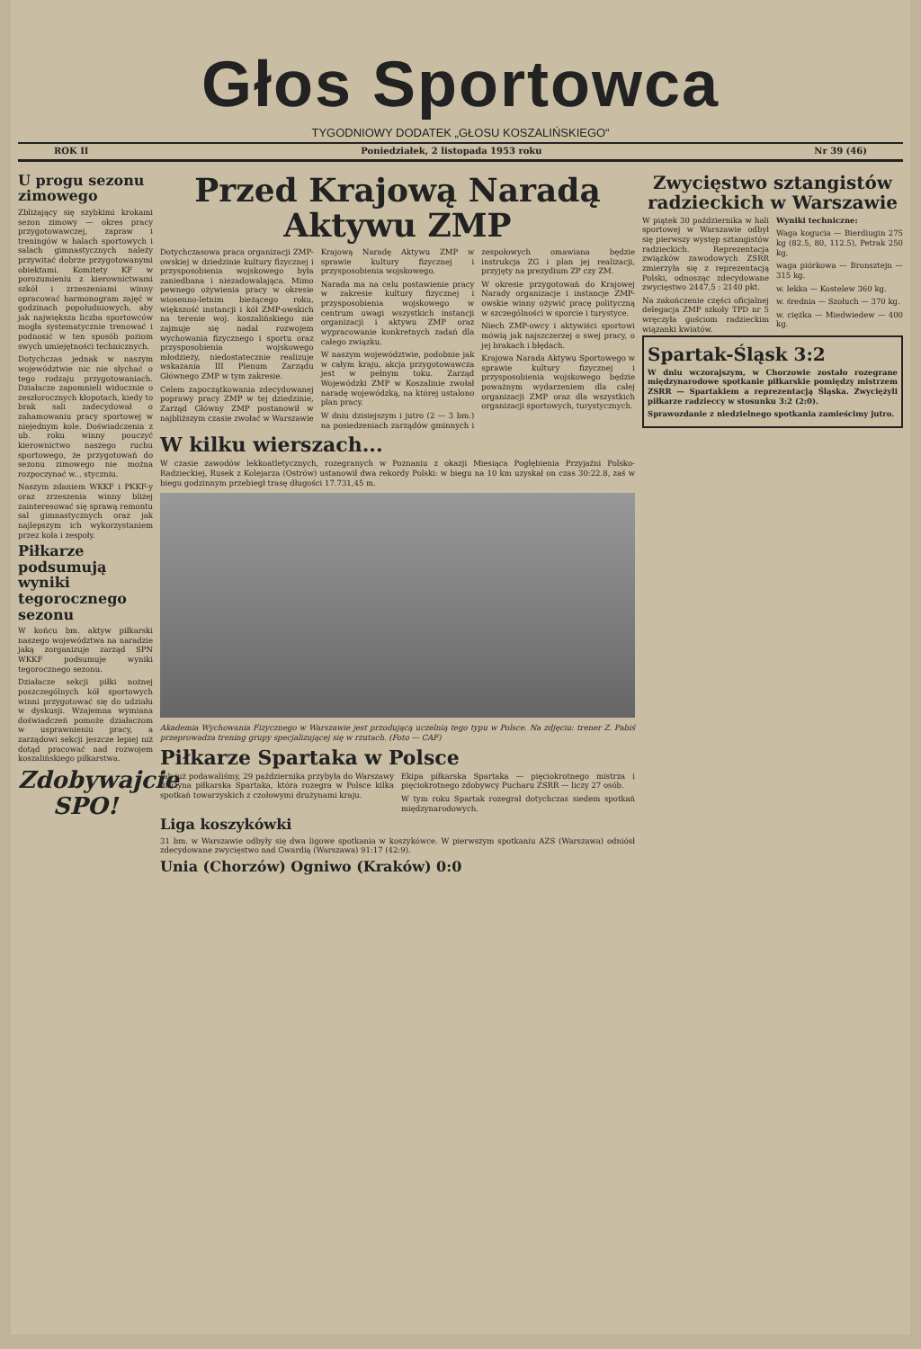Głos Sportowca
TYGODNIOWY DODATEK „GŁOSU KOSZALIŃSKIEGO“
ROK II Poniedziałek, 2 listopada 1953 roku Nr 39 (46)
U progu sezonu zimowego
Zbliżający się szybkimi krokami sezon zimowy — okres pracy przygotowawczej, zapraw i treningów w halach sportowych i salach gimnastycznych należy przywitać dobrze przygotowanymi obiektami. Komitety KF w porozumieniu z kierownictwami szkół i zrzeszeniami winny opracować harmonogram zajęć w godzinach popołudniowych, aby jak największa liczba sportowców mogła systematycznie trenować i podnosić w ten sposób poziom swych umiejętności technicznych.
Dotychczas jednak w naszym województwie nic nie słychać o tego rodzaju przygotowaniach. Działacze zapomnieli widocznie o zeszłorocznych kłopotach, kiedy to brak sali zadecydował o zahamowaniu pracy sportowej w niejednym kole. Doświadczenia z ub. roku winny pouczyć kierownictwo naszego ruchu sportowego, że przygotowań do sezonu zimowego nie można rozpoczynać w... styczniu.
Naszym zdaniem WKKF i PKKF-y oraz zrzeszenia winny bliżej zainteresować się sprawą remontu sal gimnastycznych oraz jak najlepszym ich wykorzystaniem przez koła i zespoły.
Piłkarze podsumują wyniki tegorocznego sezonu
W końcu bm. aktyw piłkarski naszego województwa na naradzie jaką zorganizuje zarząd SPN WKKF podsumuje wyniki tegorocznego sezonu.
Działacze sekcji piłki nożnej poszczególnych kół sportowych winni przygotować się do udziału w dyskusji. Wzajemna wymiana doświadczeń pomoże działaczom w usprawnieniu pracy, a zarządowi sekcji jeszcze lepiej niż dotąd pracować nad rozwojem koszalińskiego piłkarstwa.
Zdobywajcie SPO!
Przed Krajową Naradą Aktywu ZMP
Dotychczasowa praca organizacji ZMP-owskiej w dziedzinie kultury fizycznej i przysposobienia wojskowego była zaniedbana i niezadowalająca. Mimo pewnego ożywienia pracy w okresie wiosenno-letnim bieżącego roku, większość instancji i kół ZMP-owskich na terenie woj. koszalińskiego nie zajmuje się nadal rozwojem wychowania fizycznego i sportu oraz przysposobienia wojskowego młodzieży, niedostatecznie realizuje wskazania III Plenum Zarządu Głównego ZMP w tym zakresie.
Celem zapoczątkowania zdecydowanej poprawy pracy ZMP w tej dziedzinie, Zarząd Główny ZMP postanowił w najbliższym czasie zwołać w Warszawie Krajową Naradę Aktywu ZMP w sprawie kultury fizycznej i przysposobienia wojskowego.
Narada ma na celu postawienie pracy w zakresie kultury fizycznej i przysposobienia wojskowego w centrum uwagi wszystkich instancji organizacji i aktywu ZMP oraz wypracowanie konkretnych zadań dla całego związku.
W naszym województwie, podobnie jak w całym kraju, akcja przygotowawcza jest w pełnym toku. Zarząd Wojewódzki ZMP w Koszalinie zwołał naradę wojewódzką, na której ustalono plan pracy.
W dniu dzisiejszym i jutro (2 — 3 bm.) na posiedzeniach zarządów gminnych i zespołowych omawiana będzie instrukcja ZG i plan jej realizacji, przyjęty na prezydium ZP czy ZM.
W okresie przygotowań do Krajowej Narady organizacje i instancje ZMP-owskie winny ożywić pracę polityczną w szczególności w sporcie i turystyce.
Niech ZMP-owcy i aktywiści sportowi mówią jak najszczerzej o swej pracy, o jej brakach i błędach.
Krajowa Narada Aktywu Sportowego w sprawie kultury fizycznej i przysposobienia wojskowego będzie poważnym wydarzeniem dla całej organizacji ZMP oraz dla wszystkich organizacji sportowych, turystycznych.
W kilku wierszach...
W czasie zawodów lekkoatletycznych, rozegranych w Poznaniu z okazji Miesiąca Pogłębienia Przyjaźni Polsko-Radzieckiej, Rusek z Kolejarza (Ostrów) ustanowił dwa rekordy Polski: w biegu na 10 km uzyskał on czas 30:22.8, zaś w biegu godzinnym przebiegł trasę długości 17.731,45 m.
Akademia Wychowania Fizycznego w Warszawie jest przodującą uczelnią tego typu w Polsce. Na zdjęciu: trener Z. Pabiś przeprowadza trening grupy specjalizującej się w rzutach. (Foto — CAF)
Piłkarze Spartaka w Polsce
Jak już podawaliśmy, 29 października przybyła do Warszawy drużyna piłkarska Spartaka, która rozegra w Polsce kilka spotkań towarzyskich z czołowymi drużynami kraju.
Ekipa piłkarska Spartaka — pięciokrotnego mistrza i pięciokrotnego zdobywcy Pucharu ZSRR — liczy 27 osób.
W tym roku Spartak rozegrał dotychczas siedem spotkań międzynarodowych.
Liga koszykówki
31 bm. w Warszawie odbyły się dwa ligowe spotkania w koszykówce. W pierwszym spotkaniu AZS (Warszawa) odniósł zdecydowane zwycięstwo nad Gwardią (Warszawa) 91:17 (42:9).
Unia (Chorzów) Ogniwo (Kraków) 0:0
Zwycięstwo sztangistów radzieckich w Warszawie
W piątek 30 października w hali sportowej w Warszawie odbył się pierwszy występ sztangistów radzieckich. Reprezentacja związków zawodowych ZSRR zmierzyła się z reprezentacją Polski, odnosząc zdecydowane zwycięstwo 2447,5 : 2140 pkt.
Na zakończenie części oficjalnej delegacja ZMP szkoły TPD nr 5 wręczyła gościom radzieckim wiązanki kwiatów.
Wyniki techniczne:
Waga kogucia — Bierdiugin 275 kg (82.5, 80, 112.5), Petrak 250 kg.
waga piórkowa — Bronsztejn — 315 kg.
w. lekka — Kostelew 360 kg.
w. średnia — Szołuch — 370 kg.
w. ciężka — Miedwiedew — 400 kg.
Spartak-Śląsk 3:2
W dniu wczorajszym, w Chorzowie zostało rozegrane międzynarodowe spotkanie piłkarskie pomiędzy mistrzem ZSRR — Spartakiem a reprezentacją Śląska. Zwyciężyli piłkarze radzieccy w stosunku 3:2 (2:0).
Sprawozdanie z niedzielnego spotkania zamieścimy jutro.